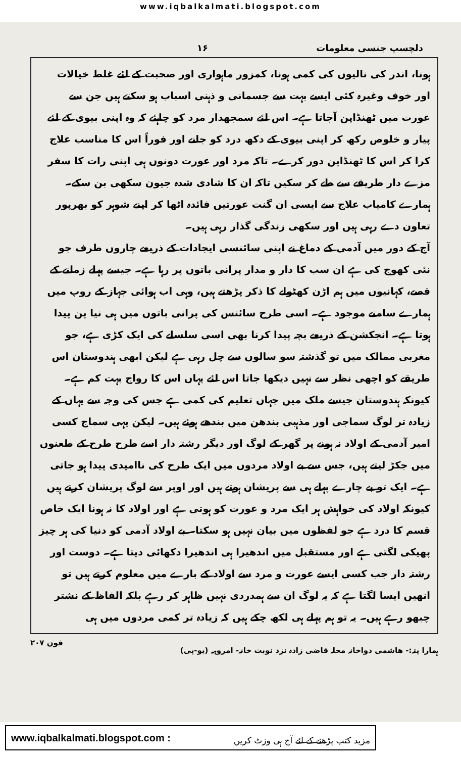www.iqbalkalmati.blogspot.com
دلچسپ جنسی معلومات ۱۶
ہونا، اندر کی نالیوں کی کمی ہونا، کمزور ماہواری اور صحبت کے لئے غلط خیالات اور خوف وغیرہ کئی ایسے بہت سے جسمانی و ذہنی اسباب ہو سکتے ہیں جن سے عورت میں ٹھنڈاپن آجاتا ہے۔ اس لئے سمجھدار مرد کو چاہئے کہ وہ اپنی بیوی کے لئے پیار و خلوص رکھ کر اپنی بیوی کے دکھ درد کو جانے اور فوراً اس کا مناسب علاج کرا کر اس کا ٹھنڈاپن دور کرے۔ تاکہ مرد اور عورت دونوں ہی اپنی رات کا سفر مزے دار طریقے سے طے کر سکیں تاکہ ان کا شادی شدہ جیون سکھی بن سکے۔ ہمارے کامیاب علاج سے ایسی ان گنت عورتیں فائدہ اٹھا کر اپنے شوہر کو بھرپور تعاون دے رہی ہیں اور سکھی زندگی گذار رہی ہیں۔
آج کے دور میں آدمی کے دماغ نے اپنی سائنسی ایجادات کے ذریعے چاروں طرف جو نئی کھوج کی ہے ان سب کا دار و مدار پرانی باتوں پر رہا ہے۔ جیسے پہلے زمانے کے قصے، کہانیوں میں ہم اڑن کھٹولے کا ذکر پڑھتے ہیں، وہی اب ہوائی جہاز کے روپ میں ہمارے سامنے موجود ہے۔ اسی طرح سائنس کی پرانی باتوں میں ہی نیا پن پیدا ہوتا ہے۔ انجکشن کے ذریعے بچہ پیدا کرنا بھی اسی سلسلے کی ایک کڑی ہے، جو مغربی ممالک میں تو گذشتہ سو سالوں سے چل رہی ہے لیکن ابھی ہندوستان اس طریقے کو اچھی نظر سے نہیں دیکھا جاتا اس لئے یہاں اس کا رواج بہت کم ہے۔ کیونکہ ہندوستان جیسے ملک میں جہاں تعلیم کی کمی ہے جس کی وجہ سے یہاں کے زیادہ تر لوگ سماجی اور مذہبی بندھن میں بندھے ہوئے ہیں۔ لیکن یہی سماج کسی امیر آدمی کے اولاد نہ ہونے پر گھر کے لوگ اور دیگر رشتہ دار اسے طرح طرح کے طعنوں میں جکڑ لیتے ہیں، جس سے بے اولاد مردوں میں ایک طرح کی ناامیدی پیدا ہو جاتی ہے۔ ایک تو بے چارے پہلے ہی سے پریشان ہوتے ہیں اور اوپر سے لوگ پریشان کرتے ہیں کیونکہ اولاد کی خواہش ہر ایک مرد و عورت کو ہوتی ہے اور اولاد کا نہ ہونا ایک خاص قسم کا درد ہے جو لفظوں میں بیان نہیں ہو سکتا۔ بے اولاد آدمی کو دنیا کی ہر چیز پھیکی لگتی ہے اور مستقبل میں اندھیرا ہی اندھیرا دکھائی دیتا ہے۔ دوست اور رشتہ دار جب کسی ایسے عورت و مرد سے اولاد کے بارے میں معلوم کرتے ہیں تو انھیں ایسا لگتا ہے کہ یہ لوگ ان سے ہمدردی نہیں ظاہر کر رہے بلکہ الفاظ کے نشتر چبھو رہے ہیں۔ یہ تو ہم پہلے ہی لکھ چکے ہیں کہ زیادہ تر کمی مردوں میں ہی
ہمارا پتہ:- ھاشمی دواخانہ محلہ قاضی زادہ نزد نوبت خانہ- امروہہ (یو-پی) فون ۲۰۷
www.iqbalkalmati.blogspot.com : مزید کتب پڑھنے کے لئے آج ہی وزٹ کریں